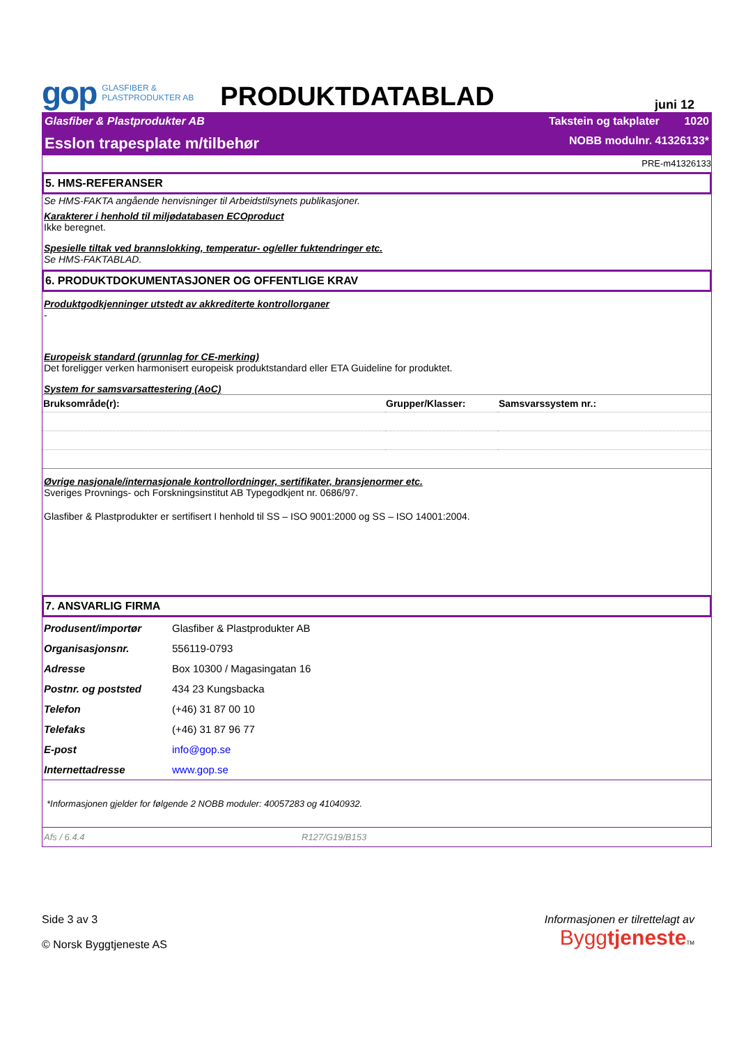gop GLASFIBER &
PLASTPRODUKTER AB
PRODUKTDATABLAD
juni 12
Glasfiber & Plastprodukter AB Takstein og takplater 1020
Esslon trapesplate m/tilbehør NOBB modulnr. 41326133*
PRE-m41326133
5. HMS-REFERANSER
Se HMS-FAKTA angående henvisninger til Arbeidstilsynets publikasjoner.
Karakterer i henhold til miljødatabasen ECOproduct
Ikke beregnet.
Spesielle tiltak ved brannslokking, temperatur- og/eller fuktendringer etc.
Se HMS-FAKTABLAD.
6. PRODUKTDOKUMENTASJONER OG OFFENTLIGE KRAV
Produktgodkjenninger utstedt av akkrediterte kontrollorganer
-
Europeisk standard (grunnlag for CE-merking)
Det foreligger verken harmonisert europeisk produktstandard eller ETA Guideline for produktet.
System for samsvarsattestering (AoC)
| Bruksområde(r): | Grupper/Klasser: | Samsvarssystem nr.: |
| --- | --- | --- |
Øvrige nasjonale/internasjonale kontrollordninger, sertifikater, bransjenormer etc.
Sveriges Provnings- och Forskningsinstitut AB Typegodkjent nr. 0686/97.
Glasfiber & Plastprodukter er sertifisert I henhold til SS – ISO 9001:2000 og SS – ISO 14001:2004.
7. ANSVARLIG FIRMA
| Produsent/importør | Glasfiber & Plastprodukter AB |
| Organisasjonsnr. | 556119-0793 |
| Adresse | Box 10300 / Magasingatan 16 |
| Postnr. og poststed | 434 23 Kungsbacka |
| Telefon | (+46) 31 87 00 10 |
| Telefaks | (+46) 31 87 96 77 |
| E-post | info@gop.se |
| Internettadresse | www.gop.se |
*Informasjonen gjelder for følgende 2 NOBB moduler: 40057283 og 41040932.
Afs / 6.4.4 R127/G19/B153
Side 3 av 3
© Norsk Byggtjeneste AS
Informasjonen er tilrettelagt av
Byggtjeneste TM